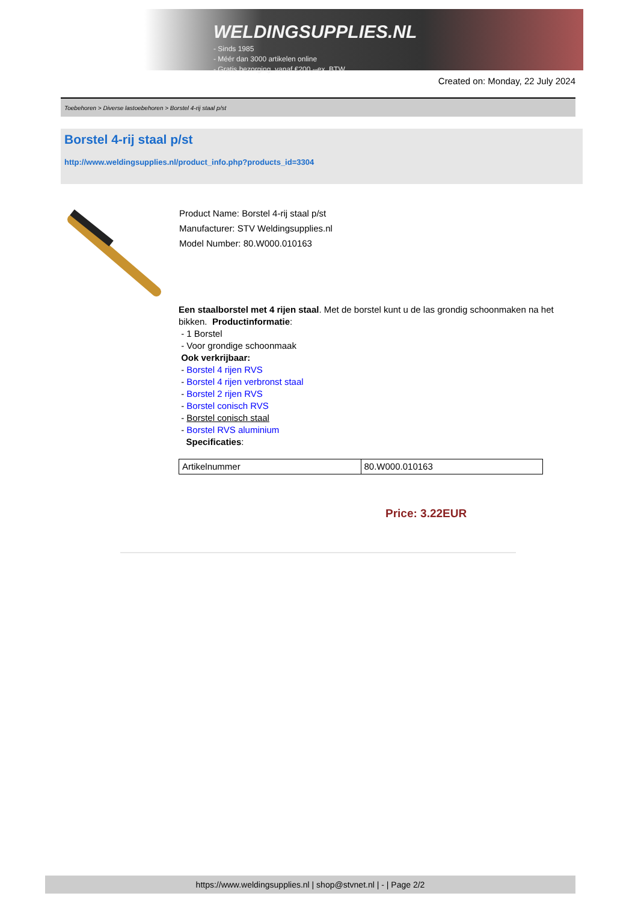WELDINGSUPPLIES.NL
- Sinds 1985
- Méér dan 3000 artikelen online
- Gratis bezorging, vanaf €200,--ex. BTW
Created on: Monday, 22 July 2024
Toebehoren > Diverse lastoebehoren > Borstel 4-rij staal p/st
Borstel 4-rij staal p/st
http://www.weldingsupplies.nl/product_info.php?products_id=3304
Product Name: Borstel 4-rij staal p/st
Manufacturer: STV Weldingsupplies.nl
Model Number: 80.W000.010163
Een staalborstel met 4 rijen staal. Met de borstel kunt u de las grondig schoonmaken na het bikken. Productinformatie:
- 1 Borstel
- Voor grondige schoonmaak
Ook verkrijbaar:
- Borstel 4 rijen RVS
- Borstel 4 rijen verbronst staal
- Borstel 2 rijen RVS
- Borstel conisch RVS
- Borstel conisch staal
- Borstel RVS aluminium
Specificaties:
| Artikelnummer | 80.W000.010163 |
Price: 3.22EUR
https://www.weldingsupplies.nl | shop@stvnet.nl | - | Page 2/2